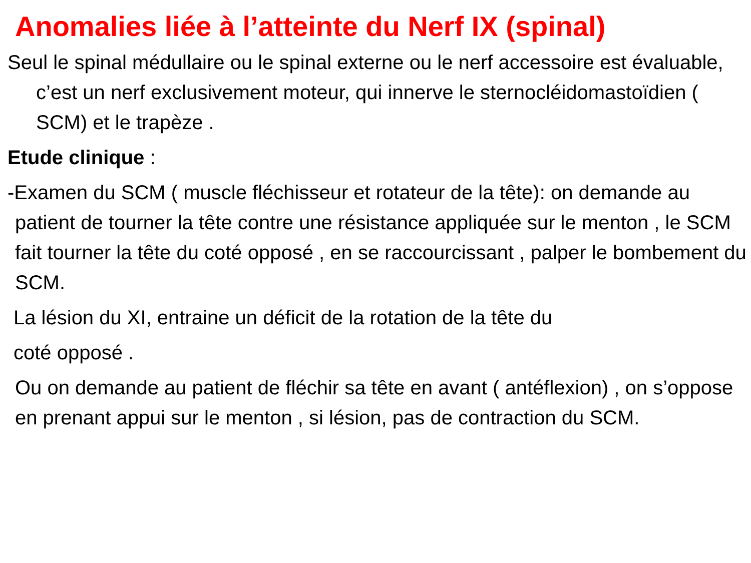Anomalies liée à l’atteinte du Nerf IX (spinal)
Seul le spinal médullaire ou le spinal externe ou le nerf accessoire est évaluable, c’est un nerf exclusivement moteur, qui innerve le sternocléidomastoïdien ( SCM) et le trapèze .
Etude clinique :
-Examen du SCM ( muscle fléchisseur et rotateur de la tête): on demande au patient de tourner la tête contre une résistance appliquée sur le menton , le SCM fait tourner la tête du coté opposé , en se raccourcissant , palper le bombement du SCM.
La lésion du XI, entraine un déficit de la rotation de la tête du
coté opposé .
Ou on demande au patient de fléchir sa tête en avant ( antéflexion) , on s’oppose en prenant appui sur le menton , si lésion, pas de contraction du SCM.